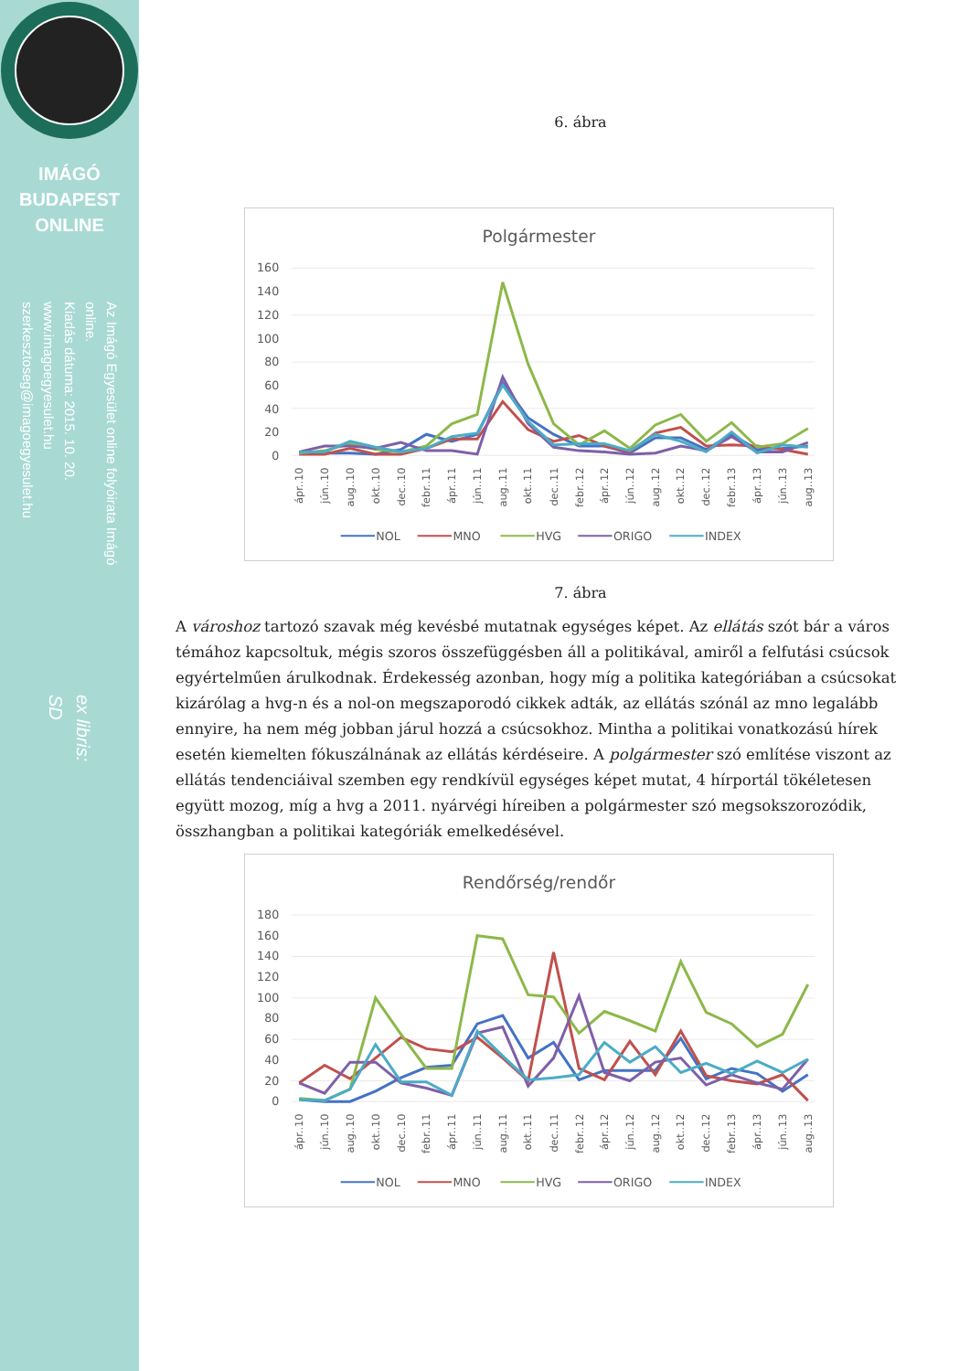IMÁGÓ
BUDAPEST
ONLINE
Az Imágó Egyesület online folyóirata Imágó online.
Kiadás dátuma: 2015. 10. 20.
www.imagoegyesulet.hu
szerkesztoseg@imagoegyesulet.hu
ex libris:
SD
6. ábra
Polgármester
160
140
120
100
80
60
40
20
0
ápr..10
jún..10
aug..10
okt..10
dec..10
febr..11
ápr..11
jún..11
aug..11
okt..11
dec..11
febr..12
ápr..12
jún..12
aug..12
okt..12
dec..12
febr..13
ápr..13
jún..13
aug..13
NOL
MNO
HVG
ORIGO
INDEX
7. ábra
A városhoz tartozó szavak még kevésbé mutatnak egységes képet. Az ellátás szót bár a város témához kapcsoltuk, mégis szoros összefüggésben áll a politikával, amiről a felfutási csúcsok egyértelműen árulkodnak. Érdekesség azonban, hogy míg a politika kategóriában a csúcsokat kizárólag a hvg-n és a nol-on megszaporodó cikkek adták, az ellátás szónál az mno legalább ennyire, ha nem még jobban járul hozzá a csúcsokhoz. Mintha a politikai vonatkozású hírek esetén kiemelten fókuszálnának az ellátás kérdéseire. A polgármester szó említése viszont az ellátás tendenciáival szemben egy rendkívül egységes képet mutat, 4 hírportál tökéletesen együtt mozog, míg a hvg a 2011. nyárvégi híreiben a polgármester szó megsokszorozódik, összhangban a politikai kategóriák emelkedésével.
Rendőrség/rendőr
180
160
140
120
100
80
60
40
20
0
ápr..10
jún..10
aug..10
okt..10
dec..10
febr..11
ápr..11
jún..11
aug..11
okt..11
dec..11
febr..12
ápr..12
jún..12
aug..12
okt..12
dec..12
febr..13
ápr..13
jún..13
aug..13
NOL
MNO
HVG
ORIGO
INDEX